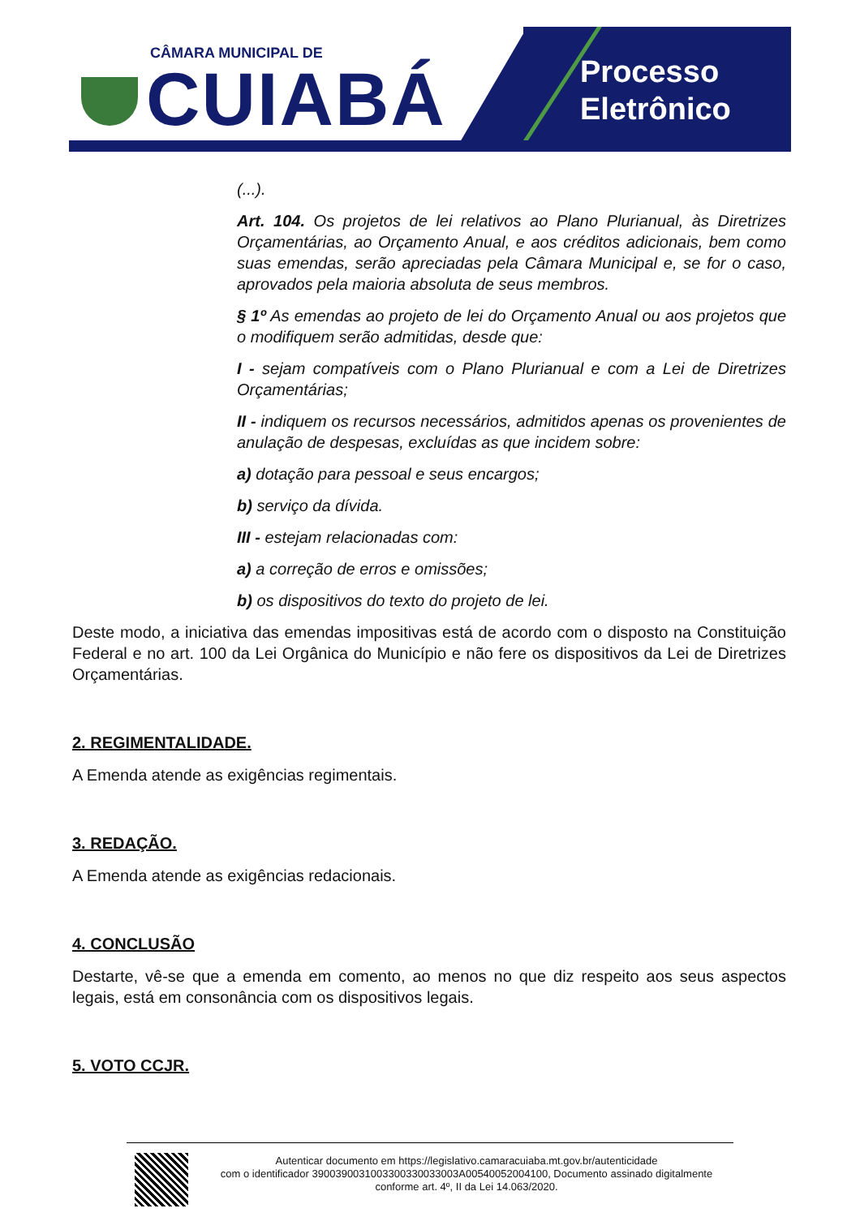CÂMARA MUNICIPAL DE
CUIABÁ
Processo
Eletrônico
(...).
Art. 104. Os projetos de lei relativos ao Plano Plurianual, às Diretrizes Orçamentárias, ao Orçamento Anual, e aos créditos adicionais, bem como suas emendas, serão apreciadas pela Câmara Municipal e, se for o caso, aprovados pela maioria absoluta de seus membros.
§ 1º As emendas ao projeto de lei do Orçamento Anual ou aos projetos que o modifiquem serão admitidas, desde que:
I - sejam compatíveis com o Plano Plurianual e com a Lei de Diretrizes Orçamentárias;
II - indiquem os recursos necessários, admitidos apenas os provenientes de anulação de despesas, excluídas as que incidem sobre:
a) dotação para pessoal e seus encargos;
b) serviço da dívida.
III - estejam relacionadas com:
a) a correção de erros e omissões;
b) os dispositivos do texto do projeto de lei.
Deste modo, a iniciativa das emendas impositivas está de acordo com o disposto na Constituição Federal e no art. 100 da Lei Orgânica do Município e não fere os dispositivos da Lei de Diretrizes Orçamentárias.
2. REGIMENTALIDADE.
A Emenda atende as exigências regimentais.
3. REDAÇÃO.
A Emenda atende as exigências redacionais.
4. CONCLUSÃO
Destarte, vê-se que a emenda em comento, ao menos no que diz respeito aos seus aspectos legais, está em consonância com os dispositivos legais.
5. VOTO CCJR.
Autenticar documento em https://legislativo.camaracuiaba.mt.gov.br/autenticidade
com o identificador 3900390031003300330033003A00540052004100, Documento assinado digitalmente
conforme art. 4º, II da Lei 14.063/2020.